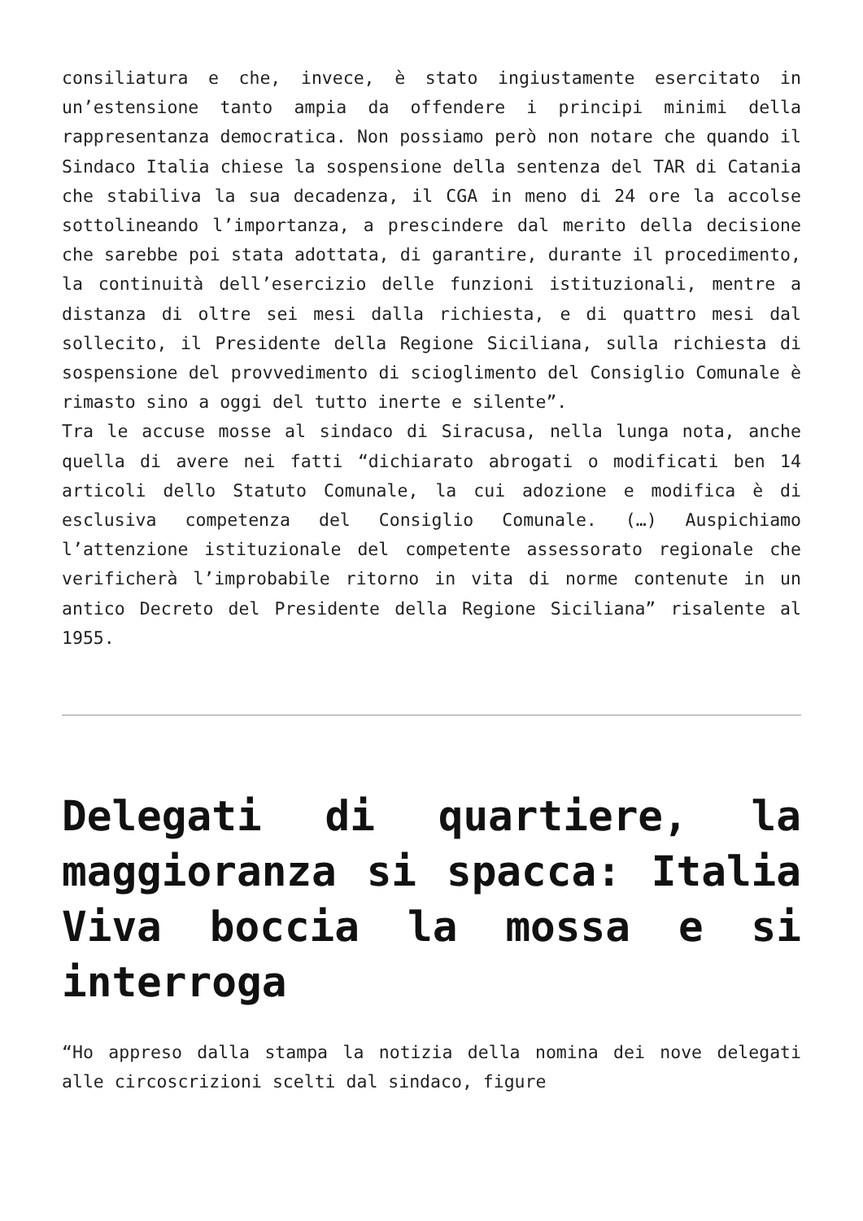consiliatura e che, invece, è stato ingiustamente esercitato in un’estensione tanto ampia da offendere i principi minimi della rappresentanza democratica. Non possiamo però non notare che quando il Sindaco Italia chiese la sospensione della sentenza del TAR di Catania che stabiliva la sua decadenza, il CGA in meno di 24 ore la accolse sottolineando l’importanza, a prescindere dal merito della decisione che sarebbe poi stata adottata, di garantire, durante il procedimento, la continuità dell’esercizio delle funzioni istituzionali, mentre a distanza di oltre sei mesi dalla richiesta, e di quattro mesi dal sollecito, il Presidente della Regione Siciliana, sulla richiesta di sospensione del provvedimento di scioglimento del Consiglio Comunale è rimasto sino a oggi del tutto inerte e silente”.
Tra le accuse mosse al sindaco di Siracusa, nella lunga nota, anche quella di avere nei fatti “dichiarato abrogati o modificati ben 14 articoli dello Statuto Comunale, la cui adozione e modifica è di esclusiva competenza del Consiglio Comunale. (…) Auspichiamo l’attenzione istituzionale del competente assessorato regionale che verificherà l’improbabile ritorno in vita di norme contenute in un antico Decreto del Presidente della Regione Siciliana” risalente al 1955.
Delegati di quartiere, la maggioranza si spacca: Italia Viva boccia la mossa e si interroga
“Ho appreso dalla stampa la notizia della nomina dei nove delegati alle circoscrizioni scelti dal sindaco, figure